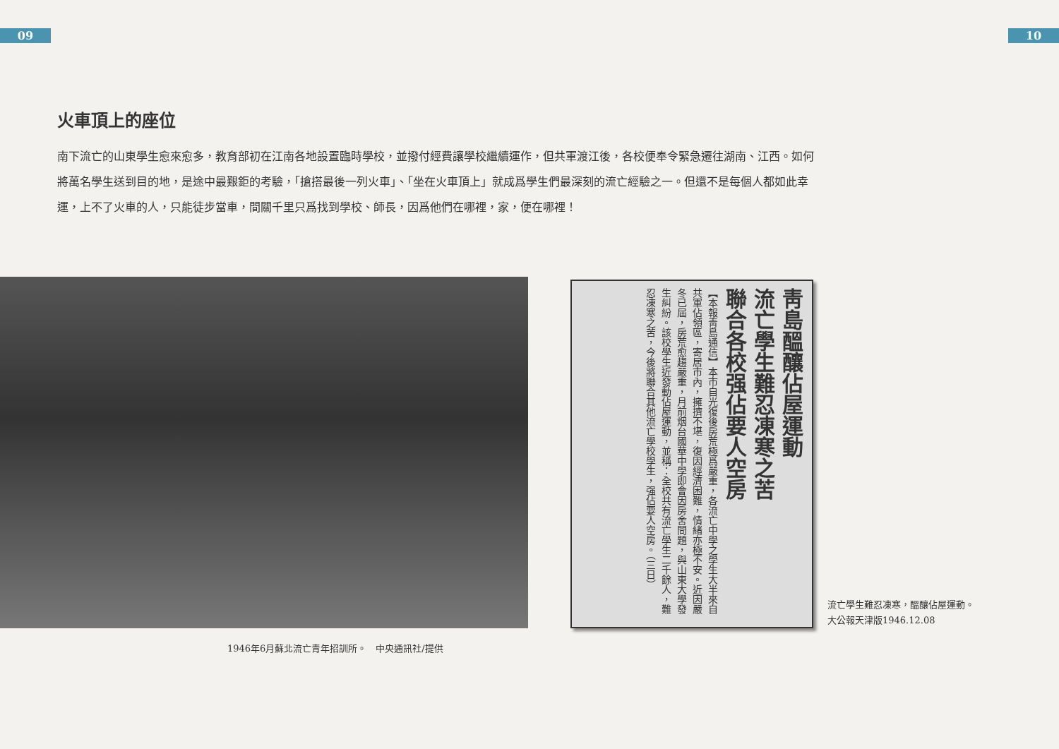09 10
火車頂上的座位
南下流亡的山東學生愈來愈多，教育部初在江南各地設置臨時學校，並撥付經費讓學校繼續運作，但共軍渡江後，各校便奉令緊急遷往湖南、江西。如何將萬名學生送到目的地，是途中最艱鉅的考驗，「搶搭最後一列火車」、「坐在火車頂上」就成爲學生們最深刻的流亡經驗之一。但還不是每個人都如此幸運，上不了火車的人，只能徒步當車，間關千里只爲找到學校、師長，因爲他們在哪裡，家，便在哪裡！
靑島醞釀佔屋運動
流亡學生難忍凍寒之苦
聯合各校强佔要人空房
【本報靑島通信】本市自光復後房荒極爲嚴重，各流亡中學之學生大半來自共軍佔領區，寄居市內，擁擠不堪，復因經濟困難，情緒亦極不安。近因嚴冬已屆，房荒愈趨嚴重，月前烟台國華中學即會因房舍問題，與山東大學發生糾紛。該校學生近發動佔屋運動，並稱：全校共有流亡學生二千餘人，難忍凍寒之苦，今後將聯合其他流亡學校學生，强佔要人空房。（三日）
流亡學生難忍凍寒，醞釀佔屋運動。
大公報天津版1946.12.08
1946年6月蘇北流亡青年招訓所。　中央通訊社/提供